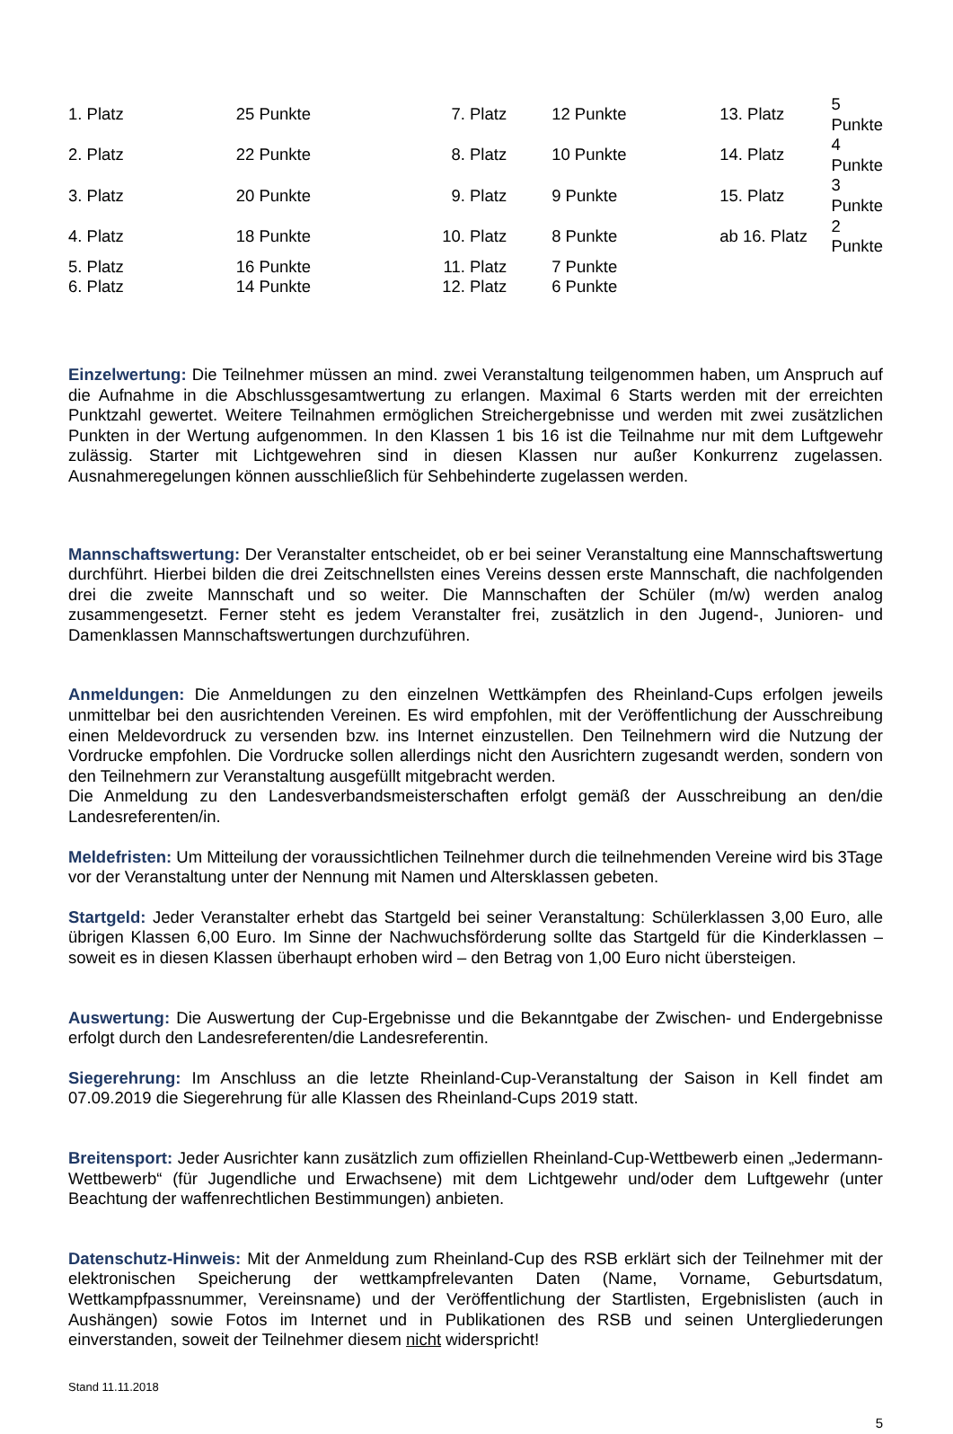| 1. Platz | 25 Punkte | 7. Platz | 12 Punkte | 13. Platz | 5 Punkte |
| 2. Platz | 22 Punkte | 8. Platz | 10 Punkte | 14. Platz | 4 Punkte |
| 3. Platz | 20 Punkte | 9. Platz | 9 Punkte | 15. Platz | 3 Punkte |
| 4. Platz | 18 Punkte | 10. Platz | 8 Punkte | ab 16. Platz | 2 Punkte |
| 5. Platz | 16 Punkte | 11. Platz | 7 Punkte | | |
| 6. Platz | 14 Punkte | 12. Platz | 6 Punkte | | |
Einzelwertung: Die Teilnehmer müssen an mind. zwei Veranstaltung teilgenommen haben, um Anspruch auf die Aufnahme in die Abschlussgesamtwertung zu erlangen. Maximal 6 Starts werden mit der erreichten Punktzahl gewertet. Weitere Teilnahmen ermöglichen Streichergebnisse und werden mit zwei zusätzlichen Punkten in der Wertung aufgenommen. In den Klassen 1 bis 16 ist die Teilnahme nur mit dem Luftgewehr zulässig. Starter mit Lichtgewehren sind in diesen Klassen nur außer Konkurrenz zugelassen. Ausnahmeregelungen können ausschließlich für Sehbehinderte zugelassen werden.
Mannschaftswertung: Der Veranstalter entscheidet, ob er bei seiner Veranstaltung eine Mannschaftswertung durchführt. Hierbei bilden die drei Zeitschnellsten eines Vereins dessen erste Mannschaft, die nachfolgenden drei die zweite Mannschaft und so weiter. Die Mannschaften der Schüler (m/w) werden analog zusammengesetzt. Ferner steht es jedem Veranstalter frei, zusätzlich in den Jugend-, Junioren- und Damenklassen Mannschaftswertungen durchzuführen.
Anmeldungen: Die Anmeldungen zu den einzelnen Wettkämpfen des Rheinland-Cups erfolgen jeweils unmittelbar bei den ausrichtenden Vereinen. Es wird empfohlen, mit der Veröffentlichung der Ausschreibung einen Meldevordruck zu versenden bzw. ins Internet einzustellen. Den Teilnehmern wird die Nutzung der Vordrucke empfohlen. Die Vordrucke sollen allerdings nicht den Ausrichtern zugesandt werden, sondern von den Teilnehmern zur Veranstaltung ausgefüllt mitgebracht werden.
Die Anmeldung zu den Landesverbandsmeisterschaften erfolgt gemäß der Ausschreibung an den/die Landesreferenten/in.
Meldefristen: Um Mitteilung der voraussichtlichen Teilnehmer durch die teilnehmenden Vereine wird bis 3Tage vor der Veranstaltung unter der Nennung mit Namen und Altersklassen gebeten.
Startgeld: Jeder Veranstalter erhebt das Startgeld bei seiner Veranstaltung: Schülerklassen 3,00 Euro, alle übrigen Klassen 6,00 Euro. Im Sinne der Nachwuchsförderung sollte das Startgeld für die Kinderklassen – soweit es in diesen Klassen überhaupt erhoben wird – den Betrag von 1,00 Euro nicht übersteigen.
Auswertung: Die Auswertung der Cup-Ergebnisse und die Bekanntgabe der Zwischen- und Endergebnisse erfolgt durch den Landesreferenten/die Landesreferentin.
Siegerehrung: Im Anschluss an die letzte Rheinland-Cup-Veranstaltung der Saison in Kell findet am 07.09.2019 die Siegerehrung für alle Klassen des Rheinland-Cups 2019 statt.
Breitensport: Jeder Ausrichter kann zusätzlich zum offiziellen Rheinland-Cup-Wettbewerb einen „Jedermann-Wettbewerb“ (für Jugendliche und Erwachsene) mit dem Lichtgewehr und/oder dem Luftgewehr (unter Beachtung der waffenrechtlichen Bestimmungen) anbieten.
Datenschutz-Hinweis: Mit der Anmeldung zum Rheinland-Cup des RSB erklärt sich der Teilnehmer mit der elektronischen Speicherung der wettkampfrelevanten Daten (Name, Vorname, Geburtsdatum, Wettkampfpassnummer, Vereinsname) und der Veröffentlichung der Startlisten, Ergebnislisten (auch in Aushängen) sowie Fotos im Internet und in Publikationen des RSB und seinen Untergliederungen einverstanden, soweit der Teilnehmer diesem nicht widerspricht!
Stand 11.11.2018
5